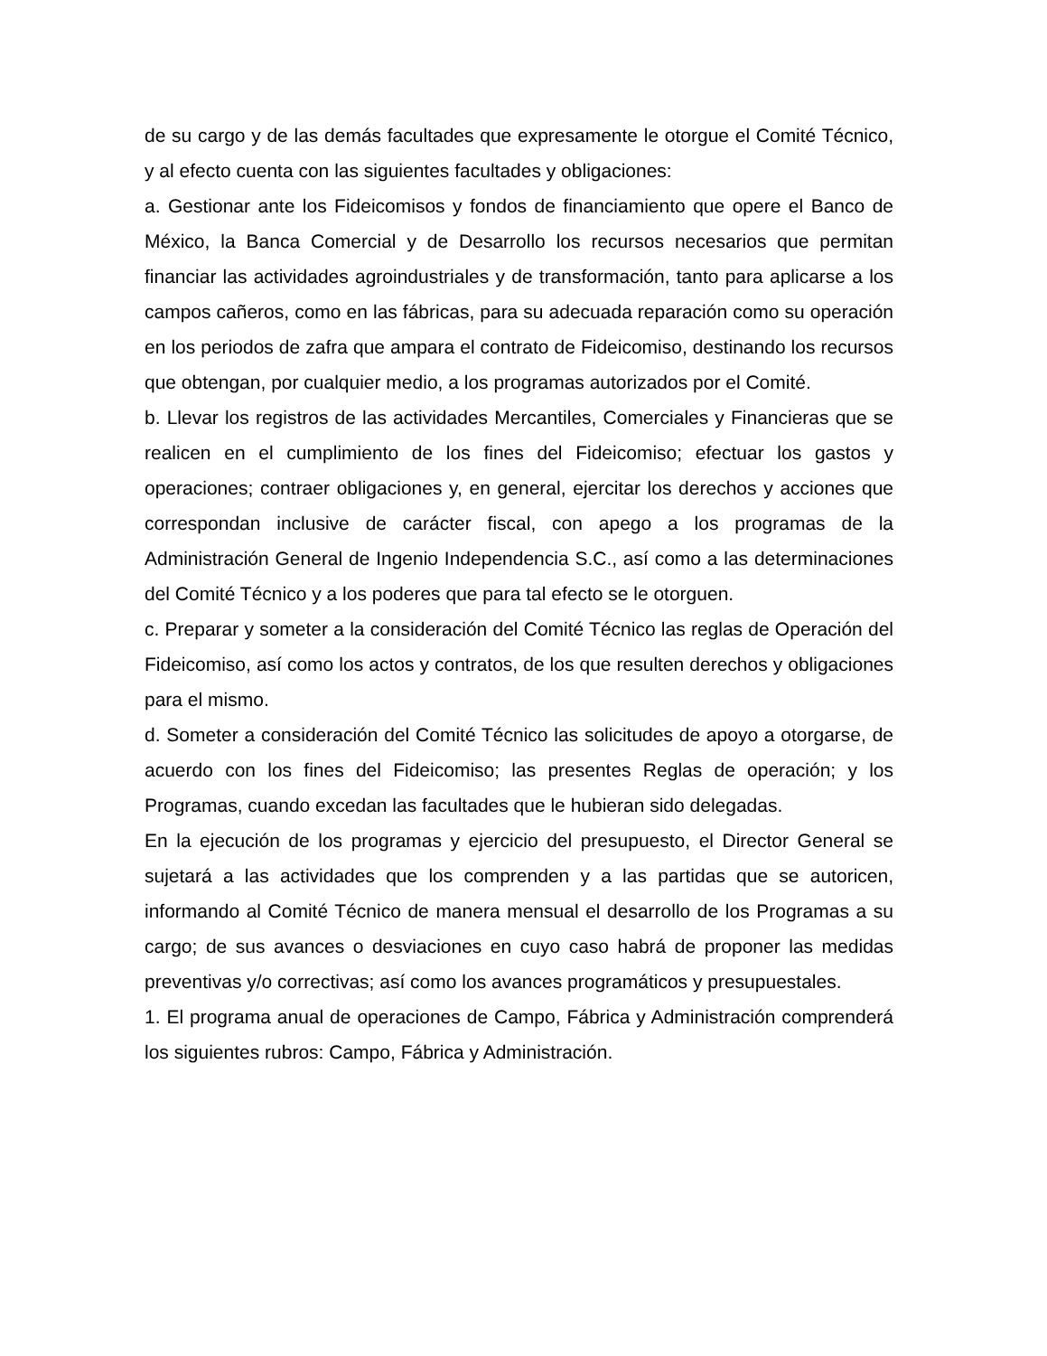de su cargo y de las demás facultades que expresamente le otorgue el Comité Técnico, y al efecto cuenta con las siguientes facultades y obligaciones:
a. Gestionar ante los Fideicomisos y fondos de financiamiento que opere el Banco de México, la Banca Comercial y de Desarrollo los recursos necesarios que permitan financiar las actividades agroindustriales y de transformación, tanto para aplicarse a los campos cañeros, como en las fábricas, para su adecuada reparación como su operación en los periodos de zafra que ampara el contrato de Fideicomiso, destinando los recursos que obtengan, por cualquier medio, a los programas autorizados por el Comité.
b. Llevar los registros de las actividades Mercantiles, Comerciales y Financieras que se realicen en el cumplimiento de los fines del Fideicomiso; efectuar los gastos y operaciones; contraer obligaciones y, en general, ejercitar los derechos y acciones que correspondan inclusive de carácter fiscal, con apego a los programas de la Administración General de Ingenio Independencia S.C., así como a las determinaciones del Comité Técnico y a los poderes que para tal efecto se le otorguen.
c. Preparar y someter a la consideración del Comité Técnico las reglas de Operación del Fideicomiso, así como los actos y contratos, de los que resulten derechos y obligaciones para el mismo.
d. Someter a consideración del Comité Técnico las solicitudes de apoyo a otorgarse, de acuerdo con los fines del Fideicomiso; las presentes Reglas de operación; y los Programas, cuando excedan las facultades que le hubieran sido delegadas.
En la ejecución de los programas y ejercicio del presupuesto, el Director General se sujetará a las actividades que los comprenden y a las partidas que se autoricen, informando al Comité Técnico de manera mensual el desarrollo de los Programas a su cargo; de sus avances o desviaciones en cuyo caso habrá de proponer las medidas preventivas y/o correctivas; así como los avances programáticos y presupuestales.
1. El programa anual de operaciones de Campo, Fábrica y Administración comprenderá los siguientes rubros: Campo, Fábrica y Administración.